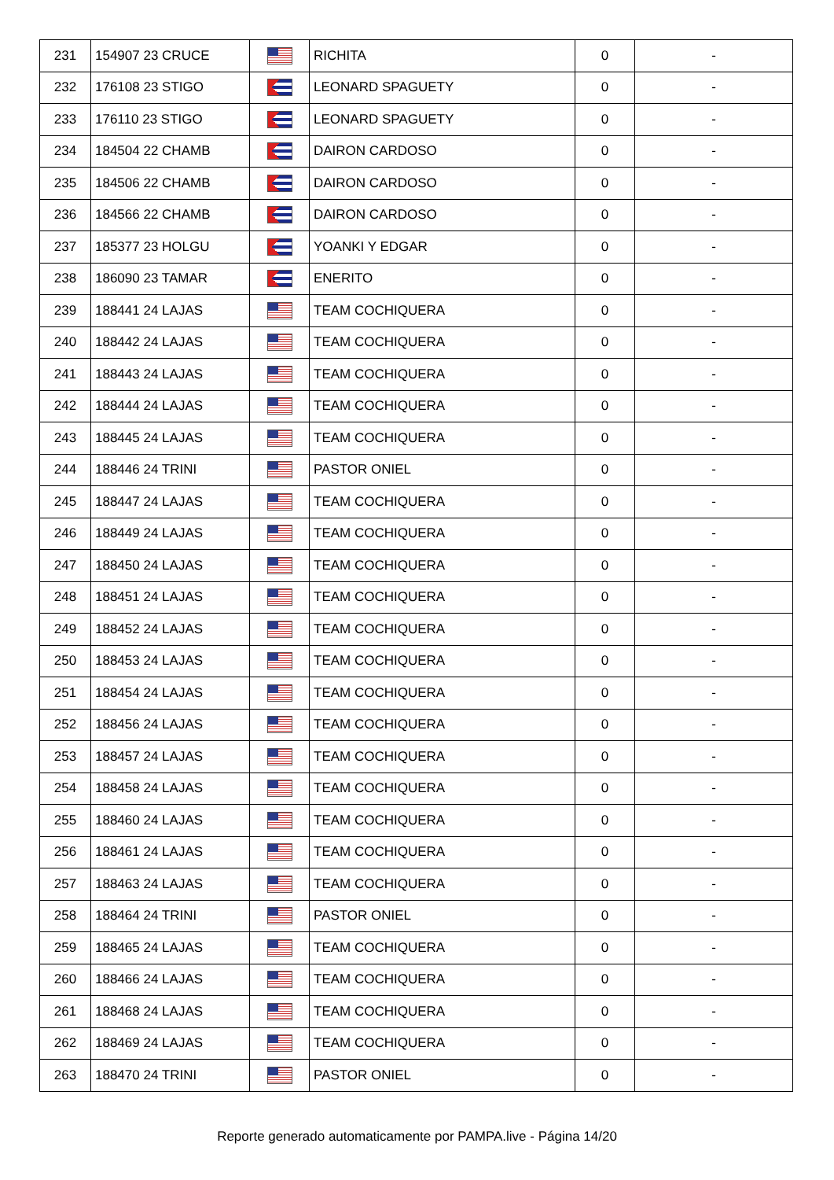| 231 | 154907 23 CRUCE | | RICHITA | 0 | - |
| 232 | 176108 23 STIGO | | LEONARD SPAGUETY | 0 | - |
| 233 | 176110 23 STIGO | | LEONARD SPAGUETY | 0 | - |
| 234 | 184504 22 CHAMB | | DAIRON CARDOSO | 0 | - |
| 235 | 184506 22 CHAMB | | DAIRON CARDOSO | 0 | - |
| 236 | 184566 22 CHAMB | | DAIRON CARDOSO | 0 | - |
| 237 | 185377 23 HOLGU | | YOANKI Y EDGAR | 0 | - |
| 238 | 186090 23 TAMAR | | ENERITO | 0 | - |
| 239 | 188441 24 LAJAS | | TEAM COCHIQUERA | 0 | - |
| 240 | 188442 24 LAJAS | | TEAM COCHIQUERA | 0 | - |
| 241 | 188443 24 LAJAS | | TEAM COCHIQUERA | 0 | - |
| 242 | 188444 24 LAJAS | | TEAM COCHIQUERA | 0 | - |
| 243 | 188445 24 LAJAS | | TEAM COCHIQUERA | 0 | - |
| 244 | 188446 24 TRINI | | PASTOR ONIEL | 0 | - |
| 245 | 188447 24 LAJAS | | TEAM COCHIQUERA | 0 | - |
| 246 | 188449 24 LAJAS | | TEAM COCHIQUERA | 0 | - |
| 247 | 188450 24 LAJAS | | TEAM COCHIQUERA | 0 | - |
| 248 | 188451 24 LAJAS | | TEAM COCHIQUERA | 0 | - |
| 249 | 188452 24 LAJAS | | TEAM COCHIQUERA | 0 | - |
| 250 | 188453 24 LAJAS | | TEAM COCHIQUERA | 0 | - |
| 251 | 188454 24 LAJAS | | TEAM COCHIQUERA | 0 | - |
| 252 | 188456 24 LAJAS | | TEAM COCHIQUERA | 0 | - |
| 253 | 188457 24 LAJAS | | TEAM COCHIQUERA | 0 | - |
| 254 | 188458 24 LAJAS | | TEAM COCHIQUERA | 0 | - |
| 255 | 188460 24 LAJAS | | TEAM COCHIQUERA | 0 | - |
| 256 | 188461 24 LAJAS | | TEAM COCHIQUERA | 0 | - |
| 257 | 188463 24 LAJAS | | TEAM COCHIQUERA | 0 | - |
| 258 | 188464 24 TRINI | | PASTOR ONIEL | 0 | - |
| 259 | 188465 24 LAJAS | | TEAM COCHIQUERA | 0 | - |
| 260 | 188466 24 LAJAS | | TEAM COCHIQUERA | 0 | - |
| 261 | 188468 24 LAJAS | | TEAM COCHIQUERA | 0 | - |
| 262 | 188469 24 LAJAS | | TEAM COCHIQUERA | 0 | - |
| 263 | 188470 24 TRINI | | PASTOR ONIEL | 0 | - |
Reporte generado automaticamente por PAMPA.live - Página 14/20